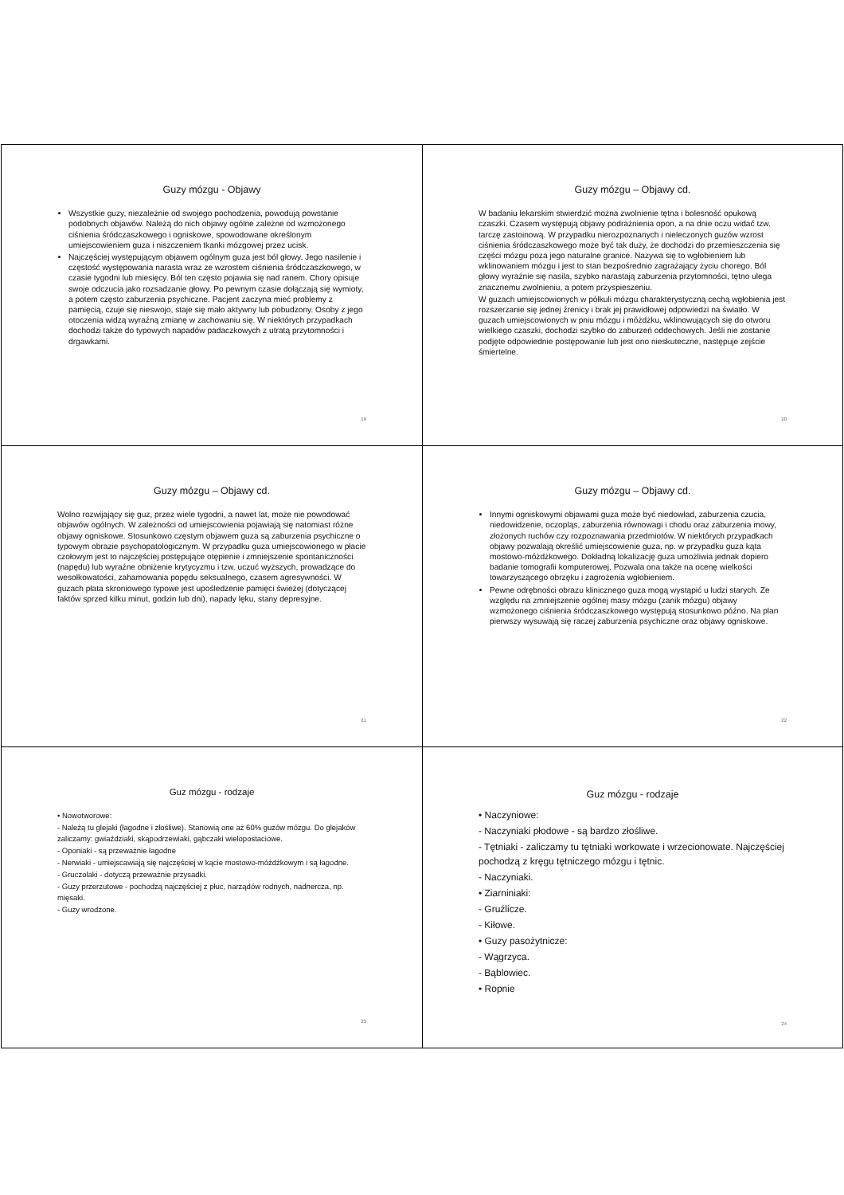Guzy mózgu - Objawy
Wszystkie guzy, niezależnie od swojego pochodzenia, powodują powstanie podobnych objawów. Należą do nich objawy ogólne zależne od wzmożonego ciśnienia śródczaszkowego i ogniskowe, spowodowane określonym umiejscowieniem guza i niszczeniem tkanki mózgowej przez ucisk.
Najczęściej występującym objawem ogólnym guza jest ból głowy. Jego nasilenie i częstość występowania narasta wraz ze wzrostem ciśnienia śródczaszkowego, w czasie tygodni lub miesięcy. Ból ten często pojawia się nad ranem. Chory opisuje swoje odczucia jako rozsadzanie głowy. Po pewnym czasie dołączają się wymioty, a potem często zaburzenia psychiczne. Pacjent zaczyna mieć problemy z pamięcią, czuje się nieswojo, staje się mało aktywny lub pobudzony. Osoby z jego otoczenia widzą wyraźną zmianę w zachowaniu się. W niektórych przypadkach dochodzi także do typowych napadów padaczkowych z utratą przytomności i drgawkami.
19
Guzy mózgu – Objawy cd.
W badaniu lekarskim stwierdzić można zwolnienie tętna i bolesność opukową czaszki. Czasem występują objawy podrażnienia opon, a na dnie oczu widać tzw. tarczę zastoinową. W przypadku nierozpoznanych i nieleczonych guzów wzrost ciśnienia śródczaszkowego może być tak duży, że dochodzi do przemieszczenia się części mózgu poza jego naturalne granice. Nazywa się to wgłobieniem lub wklinowaniem mózgu i jest to stan bezpośrednio zagrażający życiu chorego. Ból głowy wyraźnie się nasila, szybko narastają zaburzenia przytomności, tętno ulega znacznemu zwolnieniu, a potem przyspieszeniu.
W guzach umiejscowionych w półkuli mózgu charakterystyczną cechą wgłobienia jest rozszerzanie się jednej źrenicy i brak jej prawidłowej odpowiedzi na światło. W guzach umiejscowionych w pniu mózgu i móżdżku, wklinowujących się do otworu wielkiego czaszki, dochodzi szybko do zaburzeń oddechowych. Jeśli nie zostanie podjęte odpowiednie postępowanie lub jest ono nieskuteczne, następuje zejście śmiertelne.
20
Guzy mózgu – Objawy cd.
Wolno rozwijający się guz, przez wiele tygodni, a nawet lat, może nie powodować objawów ogólnych. W zależności od umiejscowienia pojawiają się natomiast różne objawy ogniskowe. Stosunkowo częstym objawem guza są zaburzenia psychiczne o typowym obrazie psychopatologicznym. W przypadku guza umiejscowionego w płacie czołowym jest to najczęściej postępujące otępienie i zmniejszenie spontaniczności (napędu) lub wyraźne obniżenie krytycyzmu i tzw. uczuć wyższych, prowadzące do wesołkowatości, zahamowania popędu seksualnego, czasem agresywności. W guzach płata skroniowego typowe jest upośledzenie pamięci świeżej (dotyczącej faktów sprzed kilku minut, godzin lub dni), napady lęku, stany depresyjne.
21
Guzy mózgu – Objawy cd.
Innymi ogniskowymi objawami guza może być niedowład, zaburzenia czucia, niedowidzenie, oczopląs, zaburzenia równowagi i chodu oraz zaburzenia mowy, złożonych ruchów czy rozpoznawania przedmiotów. W niektórych przypadkach objawy pozwalają określić umiejscowienie guza, np. w przypadku guza kąta mostowo-móżdżkowego. Dokładną lokalizację guza umożliwia jednak dopiero badanie tomografii komputerowej. Pozwala ona także na ocenę wielkości towarzyszącego obrzęku i zagrożenia wgłobieniem.
Pewne odrębności obrazu klinicznego guza mogą wystąpić u ludzi starych. Ze względu na zmniejszenie ogólnej masy mózgu (zanik mózgu) objawy wzmożonego ciśnienia śródczaszkowego występują stosunkowo późno. Na plan pierwszy wysuwają się raczej zaburzenia psychiczne oraz objawy ogniskowe.
22
Guz mózgu - rodzaje
• Nowotworowe:
- Należą tu glejaki (łagodne i złośliwe). Stanowią one aż 60% guzów mózgu. Do glejaków zaliczamy: gwiaździaki, skąpodrzewiaki, gąbczaki wielopostaciowe.
- Oponiaki - są przeważnie łagodne
- Nerwiaki - umiejscawiają się najczęściej w kącie mostowo-móżdżkowym i są łagodne.
- Gruczolaki - dotyczą przeważnie przysadki.
- Guzy przerzutowe - pochodzą najczęściej z płuc, narządów rodnych, nadnercza, np. mięsaki.
- Guzy wrodzone.
23
Guz mózgu - rodzaje
• Naczyniowe:
- Naczyniaki płodowe - są bardzo złośliwe.
- Tętniaki - zaliczamy tu tętniaki workowate i wrzecionowate. Najczęściej pochodzą z kręgu tętniczego mózgu i tętnic.
- Naczyniaki.
• Ziarniniaki:
- Gruźlicze.
- Kiłowe.
• Guzy pasożytnicze:
- Wągrzyca.
- Bąblowiec.
• Ropnie
24